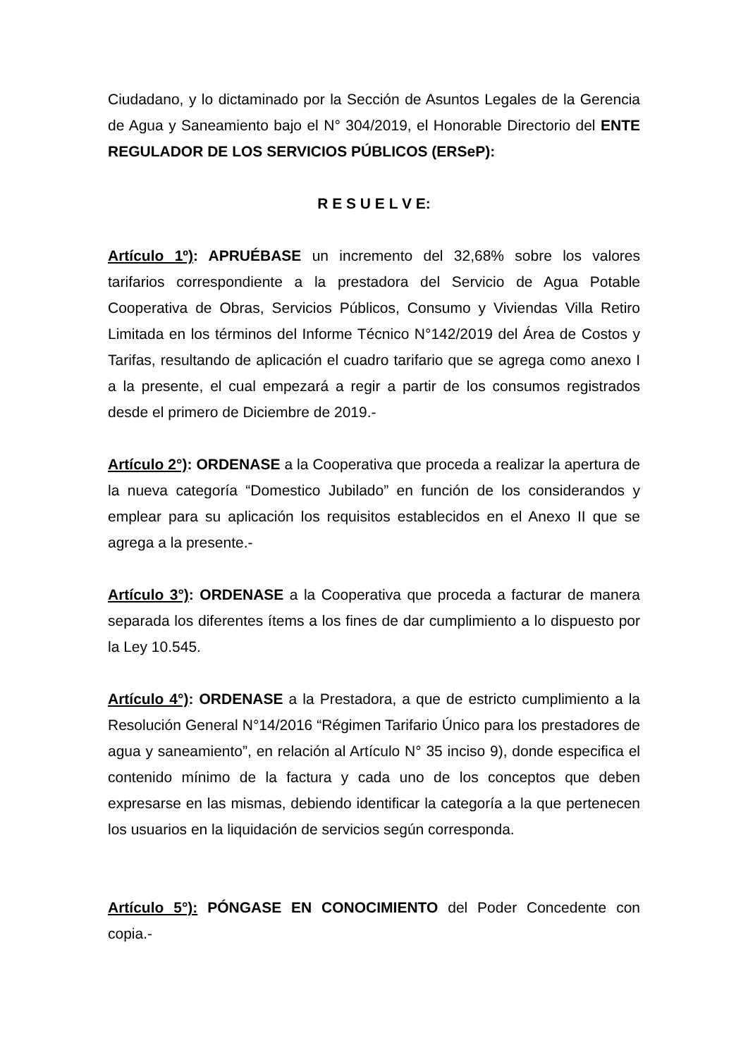Ciudadano, y lo dictaminado por la Sección de Asuntos Legales de la Gerencia de Agua y Saneamiento bajo el N° 304/2019, el Honorable Directorio del ENTE REGULADOR DE LOS SERVICIOS PÚBLICOS (ERSeP):
R E S U E L V E:
Artículo 1º): APRUÉBASE un incremento del 32,68% sobre los valores tarifarios correspondiente a la prestadora del Servicio de Agua Potable Cooperativa de Obras, Servicios Públicos, Consumo y Viviendas Villa Retiro Limitada en los términos del Informe Técnico N°142/2019 del Área de Costos y Tarifas, resultando de aplicación el cuadro tarifario que se agrega como anexo I a la presente, el cual empezará a regir a partir de los consumos registrados desde el primero de Diciembre de 2019.-
Artículo 2°): ORDENASE a la Cooperativa que proceda a realizar la apertura de la nueva categoría “Domestico Jubilado” en función de los considerandos y emplear para su aplicación los requisitos establecidos en el Anexo II que se agrega a la presente.-
Artículo 3°): ORDENASE a la Cooperativa que proceda a facturar de manera separada los diferentes ítems a los fines de dar cumplimiento a lo dispuesto por la Ley 10.545.
Artículo 4°): ORDENASE a la Prestadora, a que de estricto cumplimiento a la Resolución General N°14/2016 “Régimen Tarifario Único para los prestadores de agua y saneamiento”, en relación al Artículo N° 35 inciso 9), donde especifica el contenido mínimo de la factura y cada uno de los conceptos que deben expresarse en las mismas, debiendo identificar la categoría a la que pertenecen los usuarios en la liquidación de servicios según corresponda.
Artículo 5°): PÓNGASE EN CONOCIMIENTO del Poder Concedente con copia.-